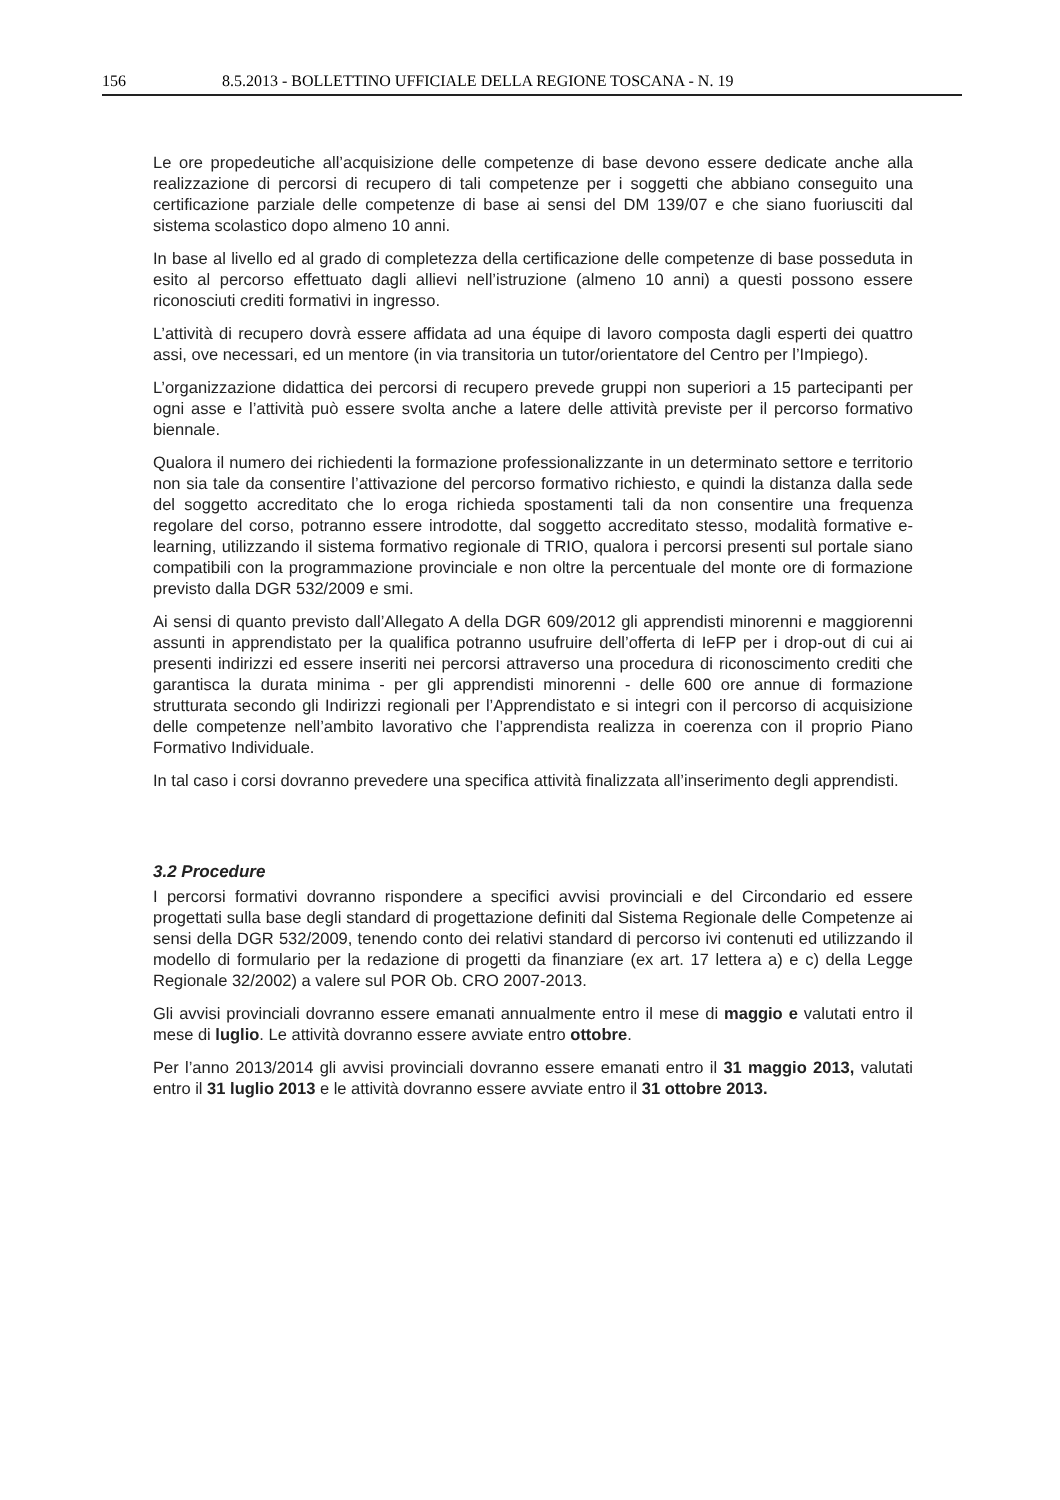156 8.5.2013 - BOLLETTINO UFFICIALE DELLA REGIONE TOSCANA - N. 19
Le ore propedeutiche all’acquisizione delle competenze di base devono essere dedicate anche alla realizzazione di percorsi di recupero di tali competenze per i soggetti che abbiano conseguito una certificazione parziale delle competenze di base ai sensi del DM 139/07 e che siano fuoriusciti dal sistema scolastico dopo almeno 10 anni.
In base al livello ed al grado di completezza della certificazione delle competenze di base posseduta in esito al percorso effettuato dagli allievi nell’istruzione (almeno 10 anni) a questi possono essere riconosciuti crediti formativi in ingresso.
L’attività di recupero dovrà essere affidata ad una équipe di lavoro composta dagli esperti dei quattro assi, ove necessari, ed un mentore (in via transitoria un tutor/orientatore del Centro per l’Impiego).
L’organizzazione didattica dei percorsi di recupero prevede gruppi non superiori a 15 partecipanti per ogni asse e l’attività può essere svolta anche a latere delle attività previste per il percorso formativo biennale.
Qualora il numero dei richiedenti la formazione professionalizzante in un determinato settore e territorio non sia tale da consentire l’attivazione del percorso formativo richiesto, e quindi la distanza dalla sede del soggetto accreditato che lo eroga richieda spostamenti tali da non consentire una frequenza regolare del corso, potranno essere introdotte, dal soggetto accreditato stesso, modalità formative e- learning, utilizzando il sistema formativo regionale di TRIO, qualora i percorsi presenti sul portale siano compatibili con la programmazione provinciale e non oltre la percentuale del monte ore di formazione previsto dalla DGR 532/2009 e smi.
Ai sensi di quanto previsto dall’Allegato A della DGR 609/2012 gli apprendisti minorenni e maggiorenni assunti in apprendistato per la qualifica potranno usufruire dell’offerta di IeFP per i drop-out di cui ai presenti indirizzi ed essere inseriti nei percorsi attraverso una procedura di riconoscimento crediti che garantisca la durata minima - per gli apprendisti minorenni - delle 600 ore annue di formazione strutturata secondo gli Indirizzi regionali per l’Apprendistato e si integri con il percorso di acquisizione delle competenze nell’ambito lavorativo che l’apprendista realizza in coerenza con il proprio Piano Formativo Individuale.
In tal caso i corsi dovranno prevedere una specifica attività finalizzata all’inserimento degli apprendisti.
3.2 Procedure
I percorsi formativi dovranno rispondere a specifici avvisi provinciali e del Circondario ed essere progettati sulla base degli standard di progettazione definiti dal Sistema Regionale delle Competenze ai sensi della DGR 532/2009, tenendo conto dei relativi standard di percorso ivi contenuti ed utilizzando il modello di formulario per la redazione di progetti da finanziare (ex art. 17 lettera a) e c) della Legge Regionale 32/2002) a valere sul POR Ob. CRO 2007-2013.
Gli avvisi provinciali dovranno essere emanati annualmente entro il mese di maggio e valutati entro il mese di luglio. Le attività dovranno essere avviate entro ottobre.
Per l’anno 2013/2014 gli avvisi provinciali dovranno essere emanati entro il 31 maggio 2013, valutati entro il 31 luglio 2013 e le attività dovranno essere avviate entro il 31 ottobre 2013.